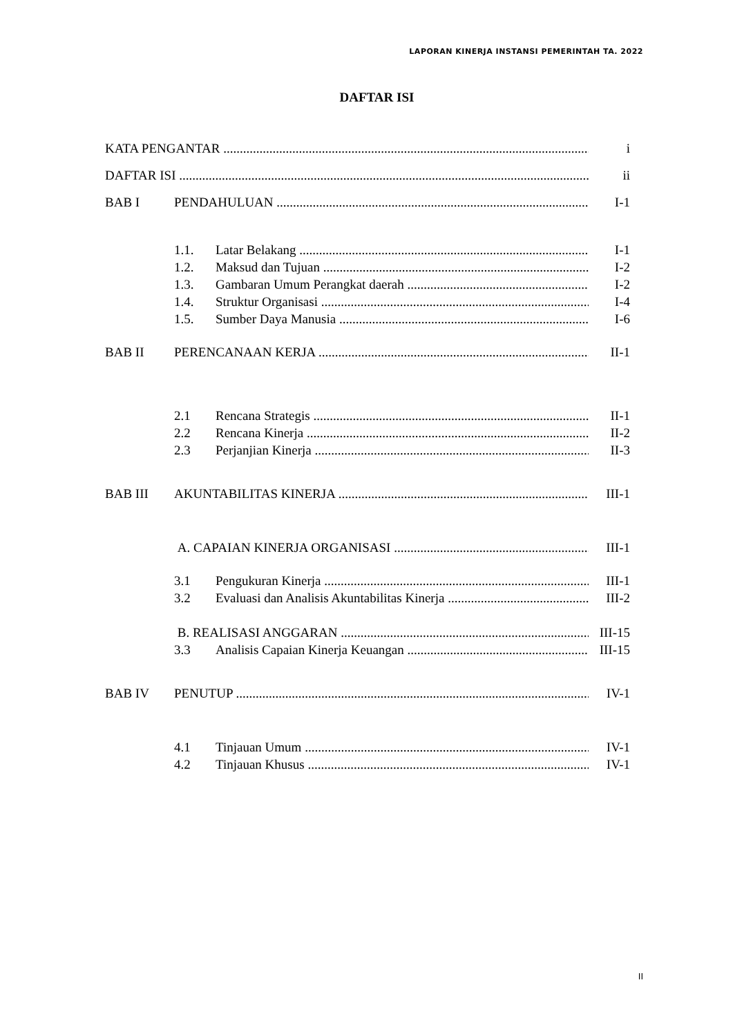LAPORAN KINERJA INSTANSI PEMERINTAH TA. 2022
DAFTAR ISI
KATA PENGANTAR i
DAFTAR ISI ii
BAB I PENDAHULUAN I-1
1.1. Latar Belakang I-1
1.2. Maksud dan Tujuan I-2
1.3. Gambaran Umum Perangkat daerah I-2
1.4. Struktur Organisasi I-4
1.5. Sumber Daya Manusia I-6
BAB II PERENCANAAN KERJA II-1
2.1 Rencana Strategis II-1
2.2 Rencana Kinerja II-2
2.3 Perjanjian Kinerja II-3
BAB III AKUNTABILITAS KINERJA III-1
A. CAPAIAN KINERJA ORGANISASI III-1
3.1 Pengukuran Kinerja III-1
3.2 Evaluasi dan Analisis Akuntabilitas Kinerja III-2
B. REALISASI ANGGARAN III-15
3.3 Analisis Capaian Kinerja Keuangan III-15
BAB IV PENUTUP IV-1
4.1 Tinjauan Umum IV-1
4.2 Tinjauan Khusus IV-1
II